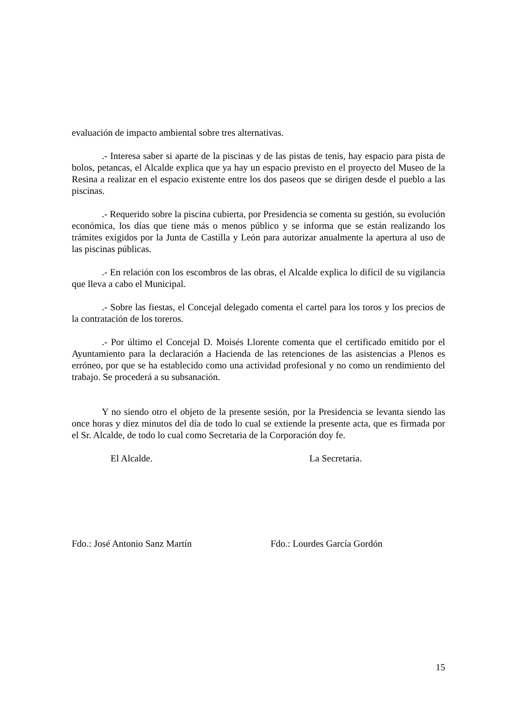evaluación de impacto ambiental sobre tres alternativas.
.- Interesa saber si aparte de la piscinas y de las pistas de tenis, hay espacio para pista de bolos, petancas, el Alcalde explica que ya hay un espacio previsto en el proyecto del Museo de la Resina a realizar en el espacio existente entre los dos paseos que se dirigen desde el pueblo a las piscinas.
.- Requerido sobre la piscina cubierta, por Presidencia se comenta su gestión, su evolución económica, los días que tiene más o menos público y se informa que se están realizando los trámites exigidos por la Junta de Castilla y León para autorizar anualmente la apertura al uso de las piscinas públicas.
.- En relación con los escombros de las obras, el Alcalde explica lo difícil de su vigilancia que lleva a cabo el Municipal.
.- Sobre las fiestas, el Concejal delegado comenta el cartel para los toros y los precios de la contratación de los toreros.
.- Por último el Concejal D. Moisés Llorente comenta que el certificado emitido por el Ayuntamiento para la declaración a Hacienda de las retenciones de las asistencias a Plenos es erróneo, por que se ha establecido como una actividad profesional y no como un rendimiento del trabajo. Se procederá a su subsanación.
Y no siendo otro el objeto de la presente sesión, por la Presidencia se levanta siendo las once horas y diez minutos del día de todo lo cual se extiende la presente acta, que es firmada por el Sr. Alcalde, de todo lo cual como Secretaria de la Corporación doy fe.
El Alcalde. La Secretaria.
Fdo.: José Antonio Sanz Martín Fdo.: Lourdes García Gordón
15